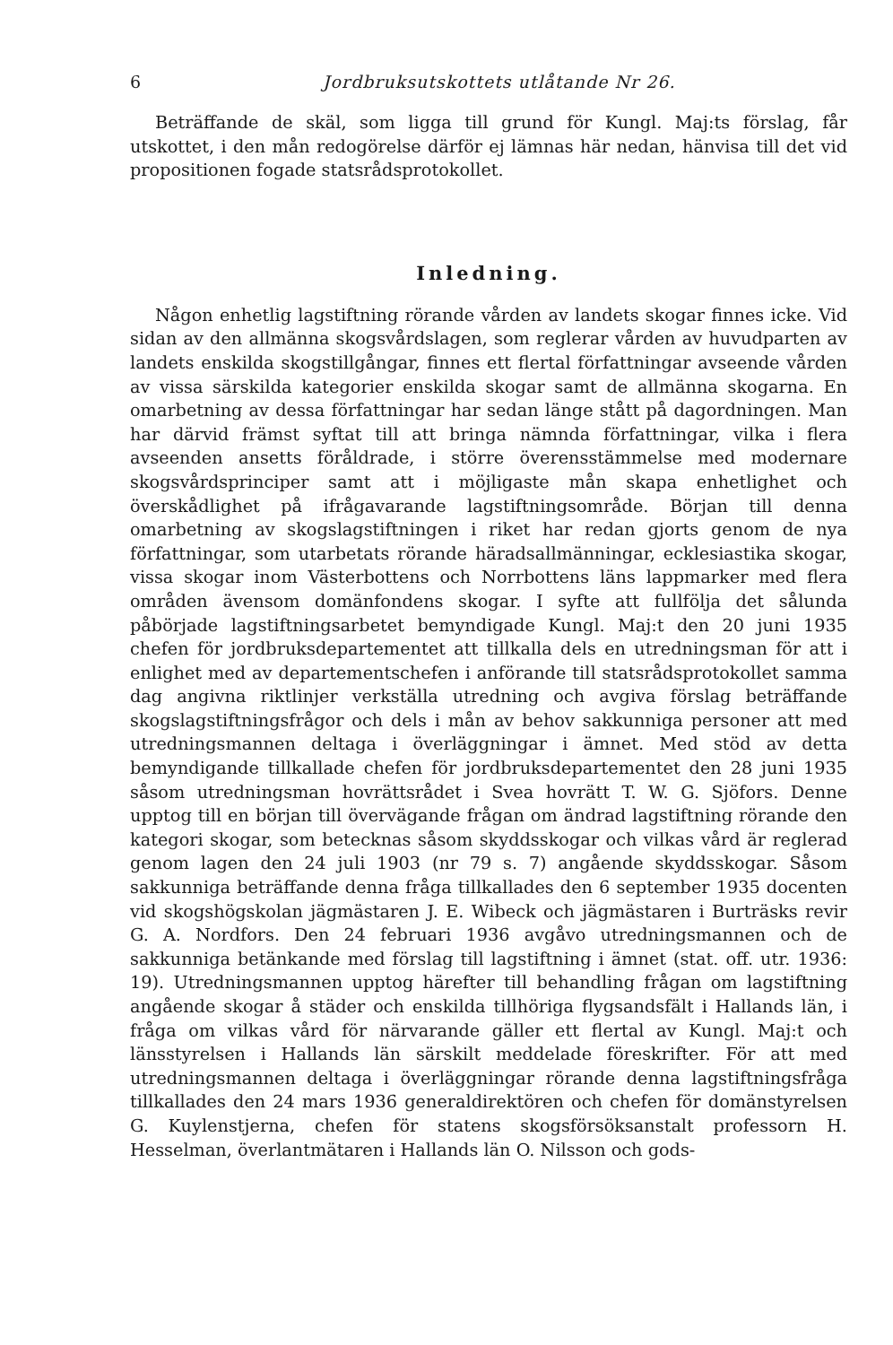6 Jordbruksutskottets utlåtande Nr 26.
Beträffande de skäl, som ligga till grund för Kungl. Maj:ts förslag, får utskottet, i den mån redogörelse därför ej lämnas här nedan, hänvisa till det vid propositionen fogade statsrådsprotokollet.
Inledning.
Någon enhetlig lagstiftning rörande vården av landets skogar finnes icke. Vid sidan av den allmänna skogsvårdslagen, som reglerar vården av huvudparten av landets enskilda skogstillgångar, finnes ett flertal författningar avseende vården av vissa särskilda kategorier enskilda skogar samt de allmänna skogarna. En omarbetning av dessa författningar har sedan länge stått på dagordningen. Man har därvid främst syftat till att bringa nämnda författningar, vilka i flera avseenden ansetts föråldrade, i större överensstämmelse med modernare skogsvårdsprinciper samt att i möjligaste mån skapa enhetlighet och överskådlighet på ifrågavarande lagstiftningsområde. Början till denna omarbetning av skogslagstiftningen i riket har redan gjorts genom de nya författningar, som utarbetats rörande häradsallmänningar, ecklesiastika skogar, vissa skogar inom Västerbottens och Norrbottens läns lappmarker med flera områden ävensom domänfondens skogar. I syfte att fullfölja det sålunda påbörjade lagstiftningsarbetet bemyndigade Kungl. Maj:t den 20 juni 1935 chefen för jordbruksdepartementet att tillkalla dels en utredningsman för att i enlighet med av departementschefen i anförande till statsrådsprotokollet samma dag angivna riktlinjer verkställa utredning och avgiva förslag beträffande skogslagstiftningsfrågor och dels i mån av behov sakkunniga personer att med utredningsmannen deltaga i överläggningar i ämnet. Med stöd av detta bemyndigande tillkallade chefen för jordbruksdepartementet den 28 juni 1935 såsom utredningsman hovrättsrådet i Svea hovrätt T. W. G. Sjöfors. Denne upptog till en början till övervägande frågan om ändrad lagstiftning rörande den kategori skogar, som betecknas såsom skyddsskogar och vilkas vård är reglerad genom lagen den 24 juli 1903 (nr 79 s. 7) angående skyddsskogar. Såsom sakkunniga beträffande denna fråga tillkallades den 6 september 1935 docenten vid skogshögskolan jägmästaren J. E. Wibeck och jägmästaren i Burträsks revir G. A. Nordfors. Den 24 februari 1936 avgåvo utredningsmannen och de sakkunniga betänkande med förslag till lagstiftning i ämnet (stat. off. utr. 1936: 19). Utredningsmannen upptog härefter till behandling frågan om lagstiftning angående skogar å städer och enskilda tillhöriga flygsandsfält i Hallands län, i fråga om vilkas vård för närvarande gäller ett flertal av Kungl. Maj:t och länsstyrelsen i Hallands län särskilt meddelade föreskrifter. För att med utredningsmannen deltaga i överläggningar rörande denna lagstiftningsfråga tillkallades den 24 mars 1936 generaldirektören och chefen för domänstyrelsen G. Kuylenstjerna, chefen för statens skogsförsöksanstalt professorn H. Hesselman, överlantmätaren i Hallands län O. Nilsson och gods-